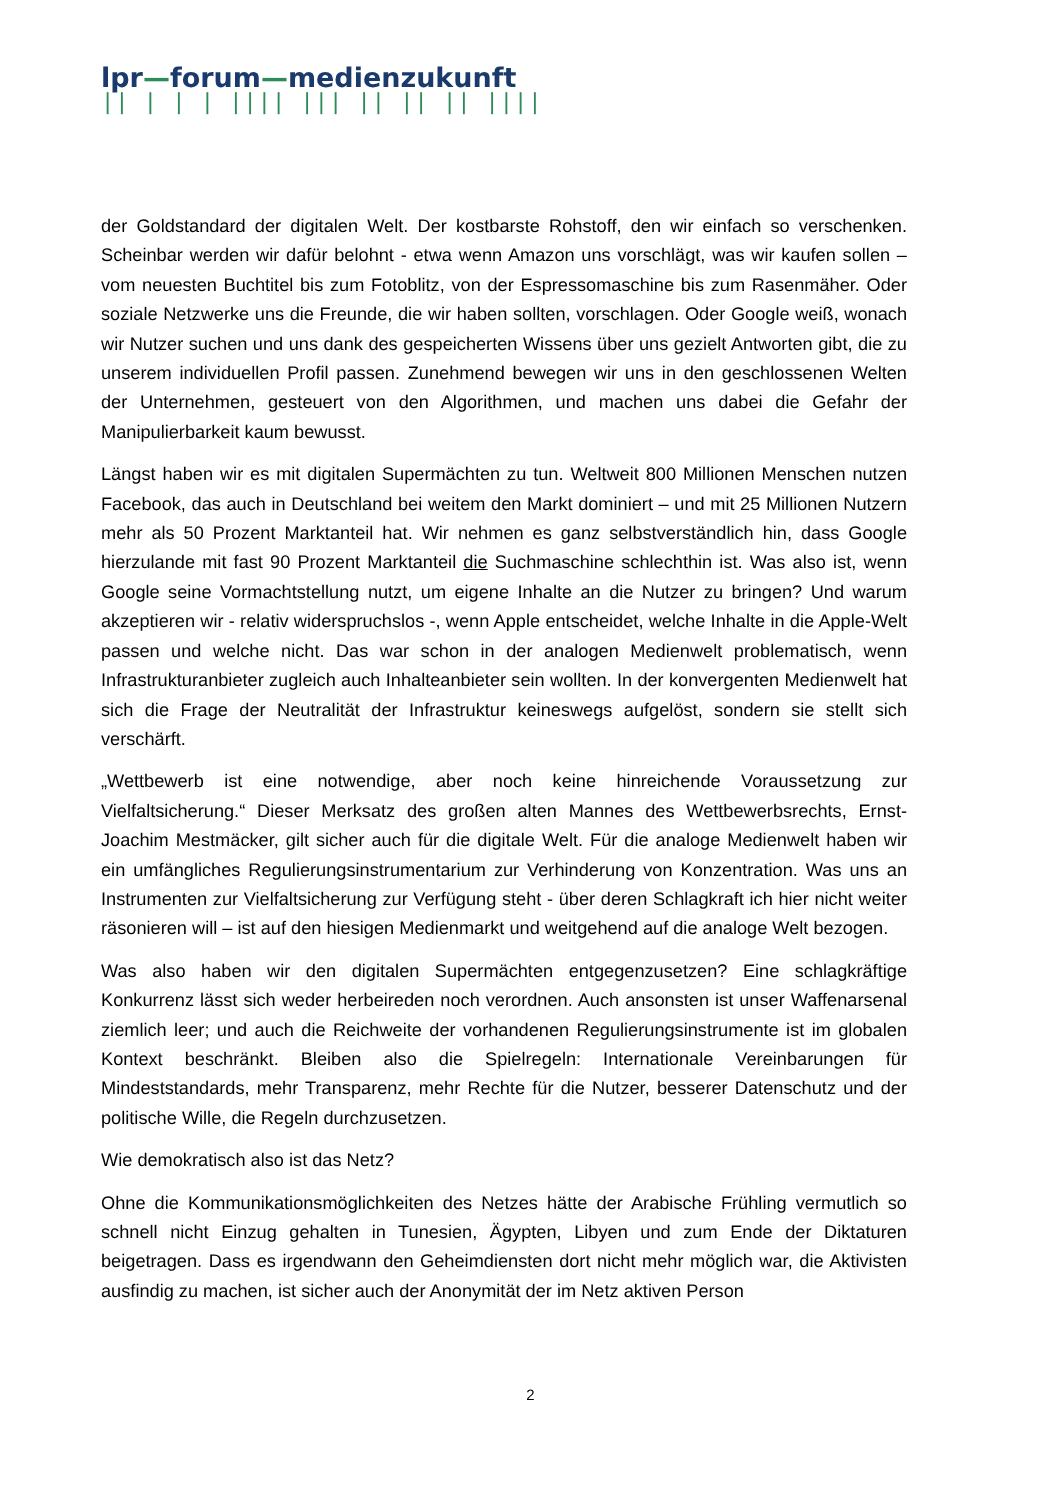lpr—forum—medienzukunft
|| | | | |||| ||| || || || ||||
der Goldstandard der digitalen Welt. Der kostbarste Rohstoff, den wir einfach so verschenken. Scheinbar werden wir dafür belohnt - etwa wenn Amazon uns vorschlägt, was wir kaufen sollen – vom neuesten Buchtitel bis zum Fotoblitz, von der Espressomaschine bis zum Rasenmäher. Oder soziale Netzwerke uns die Freunde, die wir haben sollten, vorschlagen. Oder Google weiß, wonach wir Nutzer suchen und uns dank des gespeicherten Wissens über uns gezielt Antworten gibt, die zu unserem individuellen Profil passen. Zunehmend bewegen wir uns in den geschlossenen Welten der Unternehmen, gesteuert von den Algorithmen, und machen uns dabei die Gefahr der Manipulierbarkeit kaum bewusst.
Längst haben wir es mit digitalen Supermächten zu tun. Weltweit 800 Millionen Menschen nutzen Facebook, das auch in Deutschland bei weitem den Markt dominiert – und mit 25 Millionen Nutzern mehr als 50 Prozent Marktanteil hat. Wir nehmen es ganz selbstverständlich hin, dass Google hierzulande mit fast 90 Prozent Marktanteil die Suchmaschine schlechthin ist. Was also ist, wenn Google seine Vormachtstellung nutzt, um eigene Inhalte an die Nutzer zu bringen? Und warum akzeptieren wir - relativ widerspruchslos -, wenn Apple entscheidet, welche Inhalte in die Apple-Welt passen und welche nicht. Das war schon in der analogen Medienwelt problematisch, wenn Infrastrukturanbieter zugleich auch Inhalteanbieter sein wollten. In der konvergenten Medienwelt hat sich die Frage der Neutralität der Infrastruktur keineswegs aufgelöst, sondern sie stellt sich verschärft.
„Wettbewerb ist eine notwendige, aber noch keine hinreichende Voraussetzung zur Vielfaltsicherung.“ Dieser Merksatz des großen alten Mannes des Wettbewerbsrechts, Ernst-Joachim Mestmäcker, gilt sicher auch für die digitale Welt. Für die analoge Medienwelt haben wir ein umfängliches Regulierungsinstrumentarium zur Verhinderung von Konzentration. Was uns an Instrumenten zur Vielfaltsicherung zur Verfügung steht - über deren Schlagkraft ich hier nicht weiter räsonieren will – ist auf den hiesigen Medienmarkt und weitgehend auf die analoge Welt bezogen.
Was also haben wir den digitalen Supermächten entgegenzusetzen? Eine schlagkräftige Konkurrenz lässt sich weder herbeireden noch verordnen. Auch ansonsten ist unser Waffenarsenal ziemlich leer; und auch die Reichweite der vorhandenen Regulierungsinstrumente ist im globalen Kontext beschränkt. Bleiben also die Spielregeln: Internationale Vereinbarungen für Mindeststandards, mehr Transparenz, mehr Rechte für die Nutzer, besserer Datenschutz und der politische Wille, die Regeln durchzusetzen.
Wie demokratisch also ist das Netz?
Ohne die Kommunikationsmöglichkeiten des Netzes hätte der Arabische Frühling vermutlich so schnell nicht Einzug gehalten in Tunesien, Ägypten, Libyen und zum Ende der Diktaturen beigetragen. Dass es irgendwann den Geheimdiensten dort nicht mehr möglich war, die Aktivisten ausfindig zu machen, ist sicher auch der Anonymität der im Netz aktiven Person
2